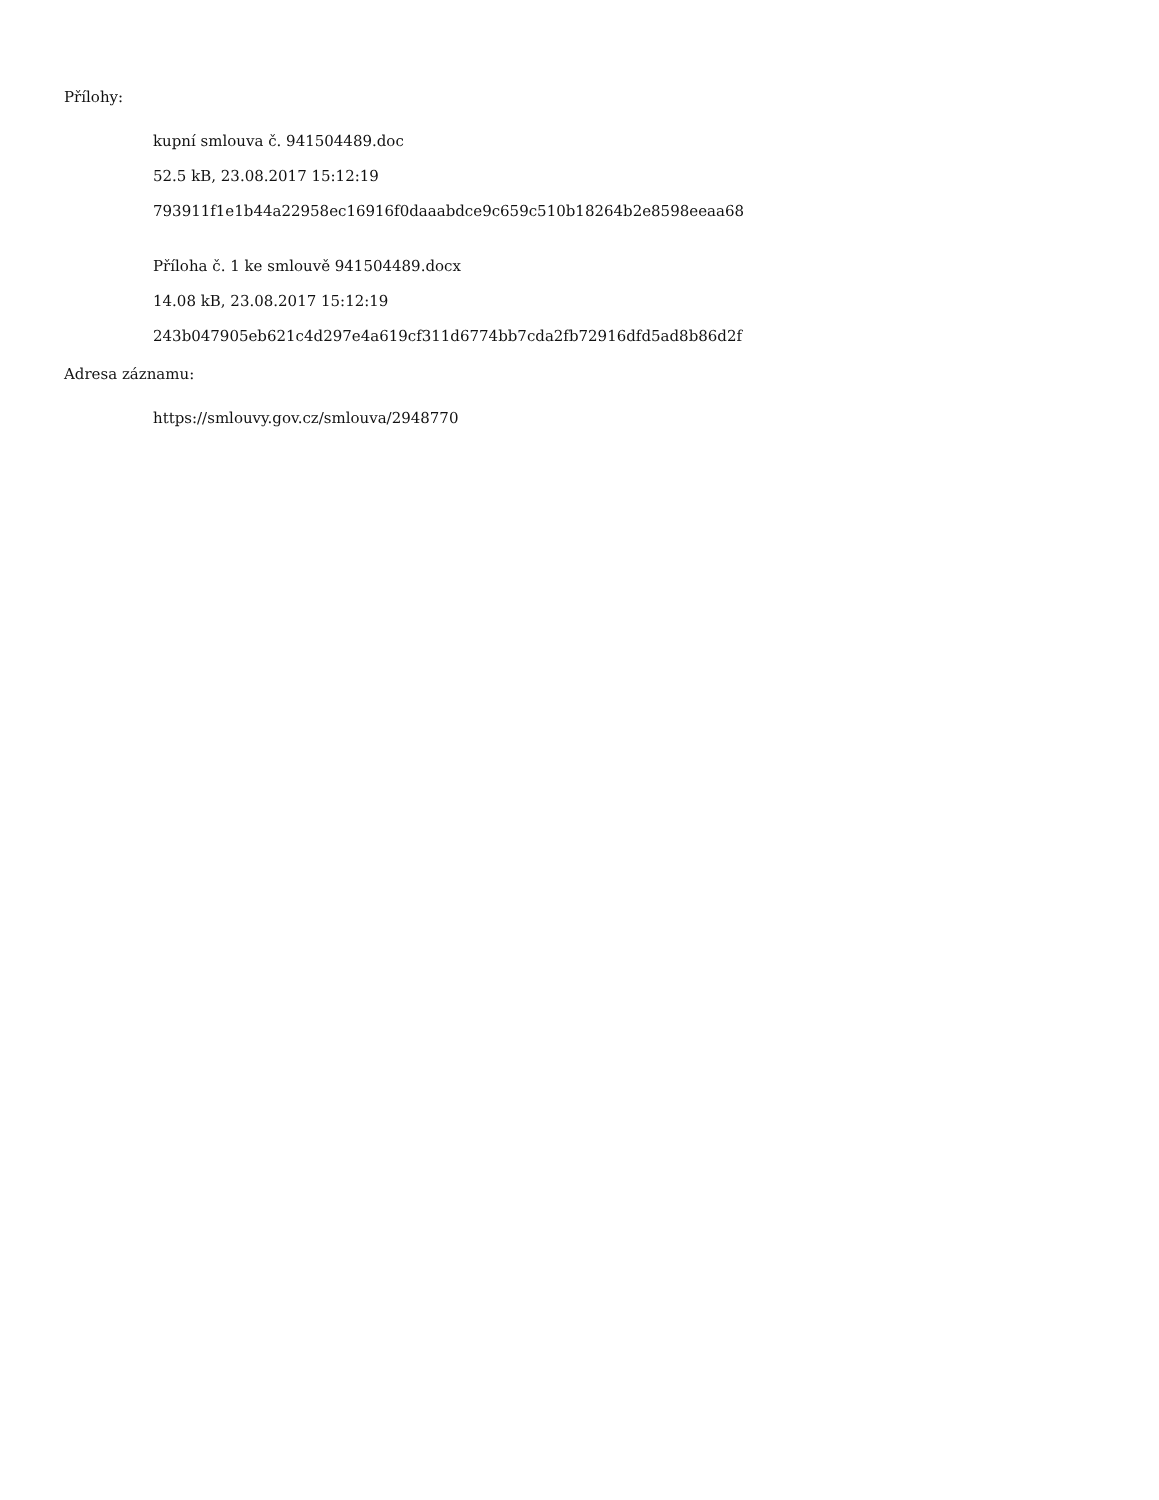Přílohy:
kupní smlouva č. 941504489.doc
52.5 kB, 23.08.2017 15:12:19
793911f1e1b44a22958ec16916f0daaabdce9c659c510b18264b2e8598eeaa68
Příloha č. 1 ke smlouvě 941504489.docx
14.08 kB, 23.08.2017 15:12:19
243b047905eb621c4d297e4a619cf311d6774bb7cda2fb72916dfd5ad8b86d2f
Adresa záznamu:
https://smlouvy.gov.cz/smlouva/2948770